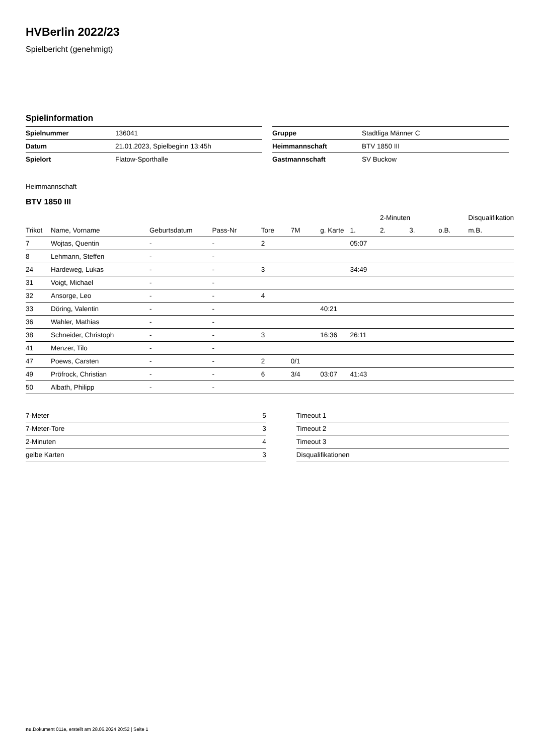HVBerlin 2022/23
Spielbericht (genehmigt)
Spielinformation
| Spielnummer | 136041 |
| Datum | 21.01.2023, Spielbeginn 13:45h |
| Spielort | Flatow-Sporthalle |
| Gruppe | Stadtliga Männer C |
| Heimmannschaft | BTV 1850 III |
| Gastmannschaft | SV Buckow |
Heimmannschaft
BTV 1850 III
| | | | | | | | | 2-Minuten | | | Disqualifikation |
| --- | --- | --- | --- | --- | --- | --- | --- | --- | --- | --- | --- |
| Trikot | Name, Vorname | Geburtsdatum | Pass-Nr | Tore | 7M | g. Karte | 1. | 2. | 3. | o.B. | m.B. |
| 7 | Wojtas, Quentin | - | - | 2 | | | 05:07 | | | | |
| 8 | Lehmann, Steffen | - | - | | | | | | | | |
| 24 | Hardeweg, Lukas | - | - | 3 | | | 34:49 | | | | |
| 31 | Voigt, Michael | - | - | | | | | | | | |
| 32 | Ansorge, Leo | - | - | 4 | | | | | | | |
| 33 | Döring, Valentin | - | - | | | 40:21 | | | | | |
| 36 | Wahler, Mathias | - | - | | | | | | | | |
| 38 | Schneider, Christoph | - | - | 3 | | 16:36 | 26:11 | | | | |
| 41 | Menzer, Tilo | - | - | | | | | | | | |
| 47 | Poews, Carsten | - | - | 2 | 0/1 | | | | | | |
| 49 | Pröfrock, Christian | - | - | 6 | 3/4 | 03:07 | 41:43 | | | | |
| 50 | Albath, Philipp | - | - | | | | | | | | |
| 7-Meter | 5 |
| 7-Meter-Tore | 3 |
| 2-Minuten | 4 |
| gelbe Karten | 3 |
| Timeout 1 |
| Timeout 2 |
| Timeout 3 |
| Disqualifikationen |
nu.Dokument 011e, erstellt am 28.06.2024 20:52 | Seite 1